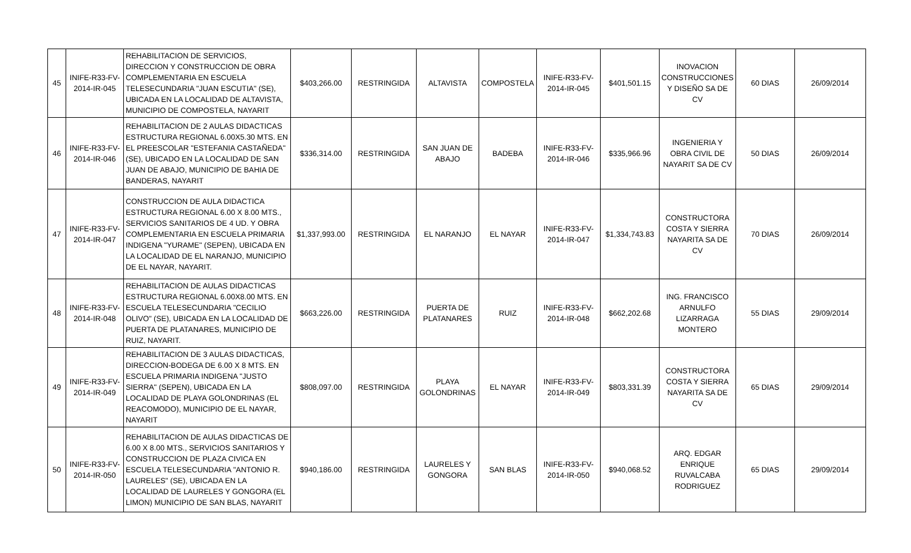| 45 | INIFE-R33-FV-2014-IR-045 | REHABILITACION DE SERVICIOS, DIRECCION Y CONSTRUCCION DE OBRA COMPLEMENTARIA EN ESCUELA TELESECUNDARIA "JUAN ESCUTIA" (SE), UBICADA EN LA LOCALIDAD DE ALTAVISTA, MUNICIPIO DE COMPOSTELA, NAYARIT | $403,266.00 | RESTRINGIDA | ALTAVISTA | COMPOSTELA | INIFE-R33-FV-2014-IR-045 | $401,501.15 | INOVACION CONSTRUCCIONES Y DISEÑO SA DE CV | 60 DIAS | 26/09/2014 |
| 46 | INIFE-R33-FV-2014-IR-046 | REHABILITACION DE 2 AULAS DIDACTICAS ESTRUCTURA REGIONAL 6.00X5.30 MTS. EN EL PREESCOLAR "ESTEFANIA CASTAÑEDA" (SE), UBICADO EN LA LOCALIDAD DE SAN JUAN DE ABAJO, MUNICIPIO DE BAHIA DE BANDERAS, NAYARIT | $336,314.00 | RESTRINGIDA | SAN JUAN DE ABAJO | BADEBA | INIFE-R33-FV-2014-IR-046 | $335,966.96 | INGENIERIA Y OBRA CIVIL DE NAYARIT SA DE CV | 50 DIAS | 26/09/2014 |
| 47 | INIFE-R33-FV-2014-IR-047 | CONSTRUCCION DE AULA DIDACTICA ESTRUCTURA REGIONAL 6.00 X 8.00 MTS., SERVICIOS SANITARIOS DE 4 UD. Y OBRA COMPLEMENTARIA EN ESCUELA PRIMARIA INDIGENA "YURAME" (SEPEN), UBICADA EN LA LOCALIDAD DE EL NARANJO, MUNICIPIO DE EL NAYAR, NAYARIT. | $1,337,993.00 | RESTRINGIDA | EL NARANJO | EL NAYAR | INIFE-R33-FV-2014-IR-047 | $1,334,743.83 | CONSTRUCTORA COSTA Y SIERRA NAYARITA SA DE CV | 70 DIAS | 26/09/2014 |
| 48 | INIFE-R33-FV-2014-IR-048 | REHABILITACION DE AULAS DIDACTICAS ESTRUCTURA REGIONAL 6.00X8.00 MTS. EN ESCUELA TELESECUNDARIA "CECILIO OLIVO" (SE), UBICADA EN LA LOCALIDAD DE PUERTA DE PLATANARES, MUNICIPIO DE RUIZ, NAYARIT. | $663,226.00 | RESTRINGIDA | PUERTA DE PLATANARES | RUIZ | INIFE-R33-FV-2014-IR-048 | $662,202.68 | ING. FRANCISCO ARNULFO LIZARRAGA MONTERO | 55 DIAS | 29/09/2014 |
| 49 | INIFE-R33-FV-2014-IR-049 | REHABILITACION DE 3 AULAS DIDACTICAS, DIRECCION-BODEGA DE 6.00 X 8 MTS. EN ESCUELA PRIMARIA INDIGENA "JUSTO SIERRA" (SEPEN), UBICADA EN LA LOCALIDAD DE PLAYA GOLONDRINAS (EL REACOMODO), MUNICIPIO DE EL NAYAR, NAYARIT | $808,097.00 | RESTRINGIDA | PLAYA GOLONDRINAS | EL NAYAR | INIFE-R33-FV-2014-IR-049 | $803,331.39 | CONSTRUCTORA COSTA Y SIERRA NAYARITA SA DE CV | 65 DIAS | 29/09/2014 |
| 50 | INIFE-R33-FV-2014-IR-050 | REHABILITACION DE AULAS DIDACTICAS DE 6.00 X 8.00 MTS., SERVICIOS SANITARIOS Y CONSTRUCCION DE PLAZA CIVICA EN ESCUELA TELESECUNDARIA "ANTONIO R. LAURELES" (SE), UBICADA EN LA LOCALIDAD DE LAURELES Y GONGORA (EL LIMON) MUNICIPIO DE SAN BLAS, NAYARIT | $940,186.00 | RESTRINGIDA | LAURELES Y GONGORA | SAN BLAS | INIFE-R33-FV-2014-IR-050 | $940,068.52 | ARQ. EDGAR ENRIQUE RUVALCABA RODRIGUEZ | 65 DIAS | 29/09/2014 |